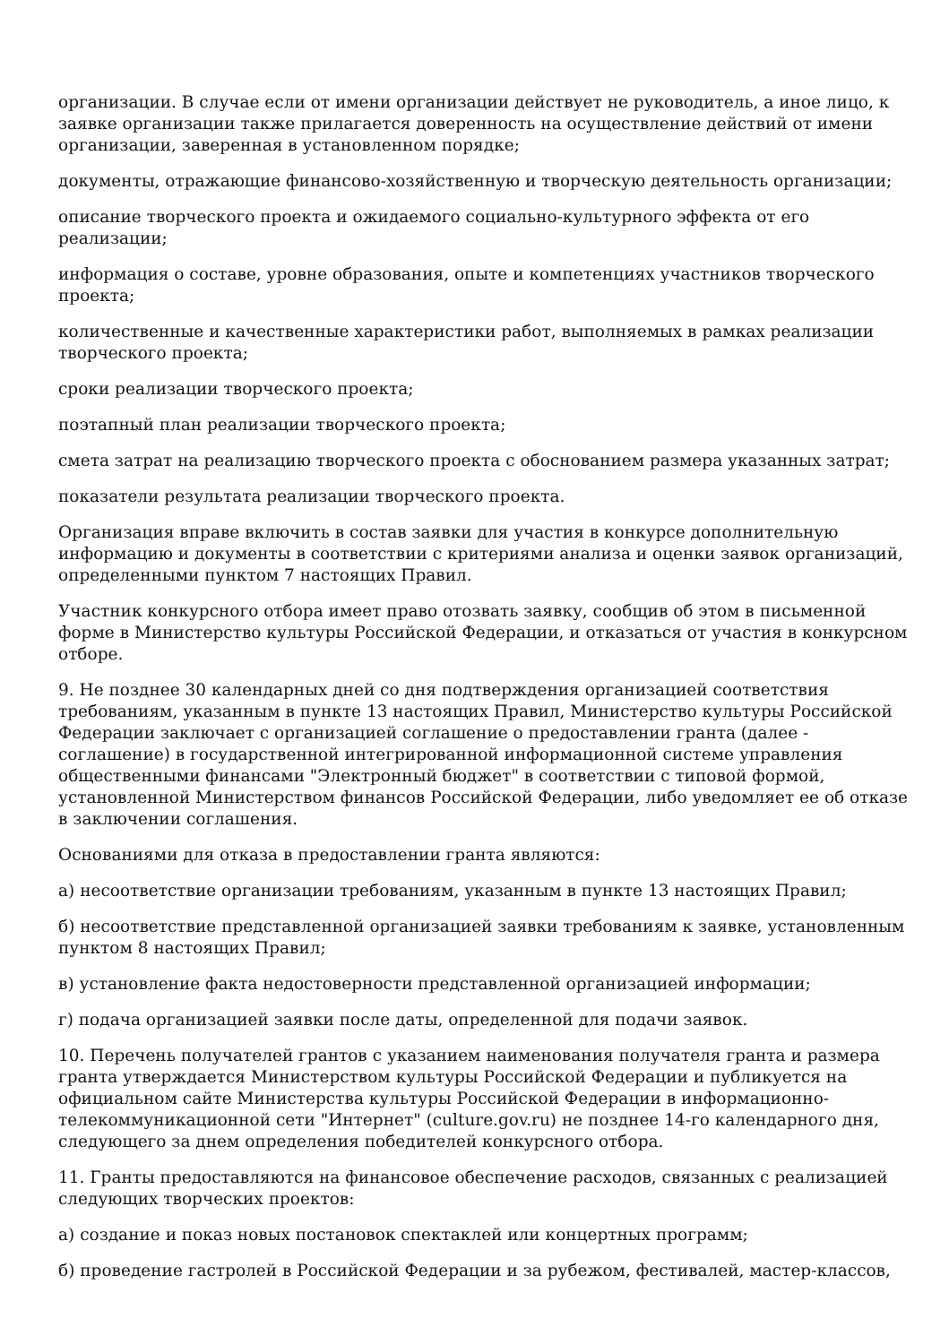организации. В случае если от имени организации действует не руководитель, а иное лицо, к заявке организации также прилагается доверенность на осуществление действий от имени организации, заверенная в установленном порядке;
документы, отражающие финансово-хозяйственную и творческую деятельность организации;
описание творческого проекта и ожидаемого социально-культурного эффекта от его реализации;
информация о составе, уровне образования, опыте и компетенциях участников творческого проекта;
количественные и качественные характеристики работ, выполняемых в рамках реализации творческого проекта;
сроки реализации творческого проекта;
поэтапный план реализации творческого проекта;
смета затрат на реализацию творческого проекта с обоснованием размера указанных затрат;
показатели результата реализации творческого проекта.
Организация вправе включить в состав заявки для участия в конкурсе дополнительную информацию и документы в соответствии с критериями анализа и оценки заявок организаций, определенными пунктом 7 настоящих Правил.
Участник конкурсного отбора имеет право отозвать заявку, сообщив об этом в письменной форме в Министерство культуры Российской Федерации, и отказаться от участия в конкурсном отборе.
9. Не позднее 30 календарных дней со дня подтверждения организацией соответствия требованиям, указанным в пункте 13 настоящих Правил, Министерство культуры Российской Федерации заключает с организацией соглашение о предоставлении гранта (далее - соглашение) в государственной интегрированной информационной системе управления общественными финансами "Электронный бюджет" в соответствии с типовой формой, установленной Министерством финансов Российской Федерации, либо уведомляет ее об отказе в заключении соглашения.
Основаниями для отказа в предоставлении гранта являются:
а) несоответствие организации требованиям, указанным в пункте 13 настоящих Правил;
б) несоответствие представленной организацией заявки требованиям к заявке, установленным пунктом 8 настоящих Правил;
в) установление факта недостоверности представленной организацией информации;
г) подача организацией заявки после даты, определенной для подачи заявок.
10. Перечень получателей грантов с указанием наименования получателя гранта и размера гранта утверждается Министерством культуры Российской Федерации и публикуется на официальном сайте Министерства культуры Российской Федерации в информационно-телекоммуникационной сети "Интернет" (culture.gov.ru) не позднее 14-го календарного дня, следующего за днем определения победителей конкурсного отбора.
11. Гранты предоставляются на финансовое обеспечение расходов, связанных с реализацией следующих творческих проектов:
а) создание и показ новых постановок спектаклей или концертных программ;
б) проведение гастролей в Российской Федерации и за рубежом, фестивалей, мастер-классов,